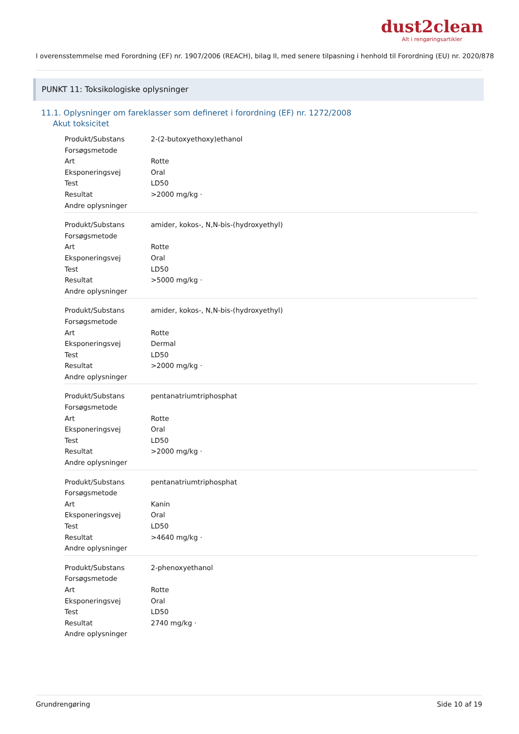dust2clean
Alt i rengøringsartikler
I overensstemmelse med Forordning (EF) nr. 1907/2006 (REACH), bilag II, med senere tilpasning i henhold til Forordning (EU) nr. 2020/878
PUNKT 11: Toksikologiske oplysninger
11.1. Oplysninger om fareklasser som defineret i forordning (EF) nr. 1272/2008
Akut toksicitet
| Produkt/Substans | 2-(2-butoxyethoxy)ethanol |
| Forsøgsmetode | |
| Art | Rotte |
| Eksponeringsvej | Oral |
| Test | LD50 |
| Resultat | >2000 mg/kg · |
| Andre oplysninger | |
| Produkt/Substans | amider, kokos-, N,N-bis-(hydroxyethyl) |
| Forsøgsmetode | |
| Art | Rotte |
| Eksponeringsvej | Oral |
| Test | LD50 |
| Resultat | >5000 mg/kg · |
| Andre oplysninger | |
| Produkt/Substans | amider, kokos-, N,N-bis-(hydroxyethyl) |
| Forsøgsmetode | |
| Art | Rotte |
| Eksponeringsvej | Dermal |
| Test | LD50 |
| Resultat | >2000 mg/kg · |
| Andre oplysninger | |
| Produkt/Substans | pentanatriumtriphosphat |
| Forsøgsmetode | |
| Art | Rotte |
| Eksponeringsvej | Oral |
| Test | LD50 |
| Resultat | >2000 mg/kg · |
| Andre oplysninger | |
| Produkt/Substans | pentanatriumtriphosphat |
| Forsøgsmetode | |
| Art | Kanin |
| Eksponeringsvej | Oral |
| Test | LD50 |
| Resultat | >4640 mg/kg · |
| Andre oplysninger | |
| Produkt/Substans | 2-phenoxyethanol |
| Forsøgsmetode | |
| Art | Rotte |
| Eksponeringsvej | Oral |
| Test | LD50 |
| Resultat | 2740 mg/kg · |
| Andre oplysninger | |
Grundrengøring Side 10 af 19